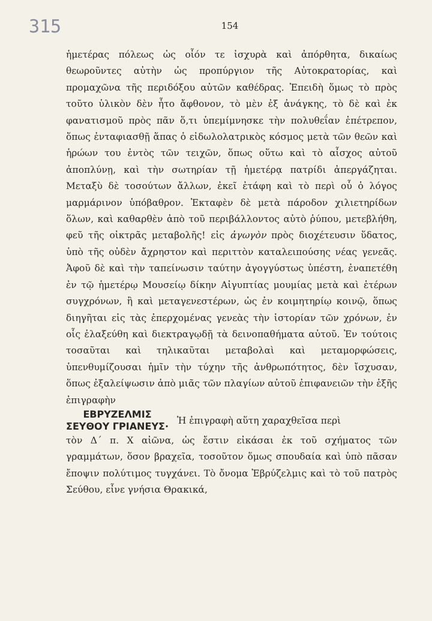315 154
ἡμετέρας πόλεως ὡς οἷόν τε ἰσχυρὰ καὶ ἀπόρθητα, δικαίως θεωροῦντες αὐτὴν ὡς προπύργιον τῆς Αὐτοκρατορίας, καὶ προμαχῶνα τῆς περιδόξου αὐτῶν καθέδρας. Ἐπειδὴ ὅμως τὸ πρὸς τοῦτο ὑλικὸν δὲν ἦτο ἄφθονον, τὸ μὲν ἐξ ἀνάγκης, τὸ δὲ καὶ ἐκ φανατισμοῦ πρὸς πᾶν ὅ,τι ὑπεμίμνησκε τὴν πολυθεΐαν ἐπέτρεπον, ὅπως ἐνταφιασθῇ ἅπας ὁ εἰδωλολατρικὸς κόσμος μετὰ τῶν θεῶν καὶ ἡρώων του ἐντὸς τῶν τειχῶν, ὅπως οὕτω καὶ τὸ αἶσχος αὐτοῦ ἀποπλύνῃ, καὶ τὴν σωτηρίαν τῇ ἡμετέρᾳ πατρίδι ἀπεργάζηται. Μεταξὺ δὲ τοσούτων ἄλλων, ἐκεῖ ἐτάφη καὶ τὸ περὶ οὗ ὁ λόγος μαρμάρινον ὑπόβαθρον. Ἐκταφὲν δὲ μετὰ πάροδον χιλιετηρίδων ὅλων, καὶ καθαρθὲν ἀπὸ τοῦ περιβάλλοντος αὐτὸ ῥύπου, μετεβλήθη, φεῦ τῆς οἰκτρᾶς μεταβολῆς! εἰς ἀγωγὸν πρὸς διοχέτευσιν ὕδατος, ὑπὸ τῆς οὐδὲν ἄχρηστον καὶ περιττὸν καταλειπούσης νέας γενεᾶς. Ἀφοῦ δὲ καὶ τὴν ταπείνωσιν ταύτην ἀγογγύστως ὑπέστη, ἐναπετέθη ἐν τῷ ἡμετέρῳ Μουσείῳ δίκην Αἰγυπτίας μουμίας μετὰ καὶ ἑτέρων συγχρόνων, ἢ καὶ μεταγενεστέρων, ὡς ἐν κοιμητηρίῳ κοινῷ, ὅπως διηγῆται εἰς τὰς ἐπερχομένας γενεὰς τὴν ἱστορίαν τῶν χρόνων, ἐν οἷς ἐλαξεύθη καὶ διεκτραγῳδῇ τὰ δεινοπαθήματα αὐτοῦ. Ἐν τούτοις τοσαῦται καὶ τηλικαῦται μεταβολαὶ καὶ μεταμορφώσεις, ὑπενθυμίζουσαι ἡμῖν τὴν τύχην τῆς ἀνθρωπότητος, δὲν ἴσχυσαν, ὅπως ἐξαλείψωσιν ἀπὸ μιᾶς τῶν πλαγίων αὐτοῦ ἐπιφανειῶν τὴν ἑξῆς ἐπιγραφὴν
ΕΒΡΥΖΕΛΜΙΣ
ΣΕΥΘΟΥ ΓΡΙΑΝΕΥΣ·
Ἡ ἐπιγραφὴ αὕτη χαραχθεῖσα περὶ
τὸν Δ΄ π. Χ αἰῶνα, ὡς ἔστιν εἰκάσαι ἐκ τοῦ σχήματος τῶν γραμμάτων, ὅσον βραχεῖα, τοσοῦτον ὅμως σπουδαία καὶ ὑπὸ πᾶσαν ἔποψιν πολύτιμος τυγχάνει. Τὸ ὄνομα Ἐβρύζελμις καὶ τὸ τοῦ πατρὸς Σεύθου, εἶνε γνήσια Θρακικά,